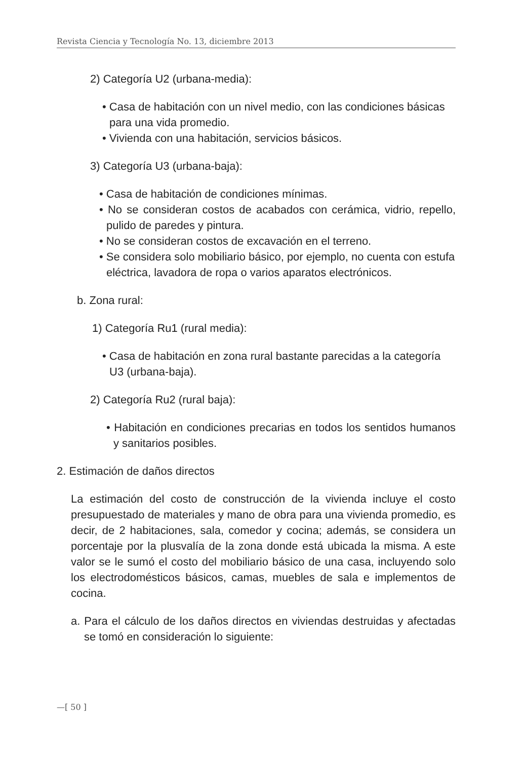Revista Ciencia y Tecnología No. 13, diciembre 2013
2) Categoría U2 (urbana-media):
• Casa de habitación con un nivel medio, con las condiciones básicas para una vida promedio.
• Vivienda con una habitación, servicios básicos.
3) Categoría U3 (urbana-baja):
• Casa de habitación de condiciones mínimas.
• No se consideran costos de acabados con cerámica, vidrio, repello, pulido de paredes y pintura.
• No se consideran costos de excavación en el terreno.
• Se considera solo mobiliario básico, por ejemplo, no cuenta con estufa eléctrica, lavadora de ropa o varios aparatos electrónicos.
b. Zona rural:
1) Categoría Ru1 (rural media):
• Casa de habitación en zona rural bastante parecidas a la categoría U3 (urbana-baja).
2) Categoría Ru2 (rural baja):
• Habitación en condiciones precarias en todos los sentidos humanos y sanitarios posibles.
2. Estimación de daños directos
La estimación del costo de construcción de la vivienda incluye el costo presupuestado de materiales y mano de obra para una vivienda promedio, es decir, de 2 habitaciones, sala, comedor y cocina; además, se considera un porcentaje por la plusvalía de la zona donde está ubicada la misma. A este valor se le sumó el costo del mobiliario básico de una casa, incluyendo solo los electrodomésticos básicos, camas, muebles de sala e implementos de cocina.
a. Para el cálculo de los daños directos en viviendas destruidas y afectadas se tomó en consideración lo siguiente:
—[ 50 ]